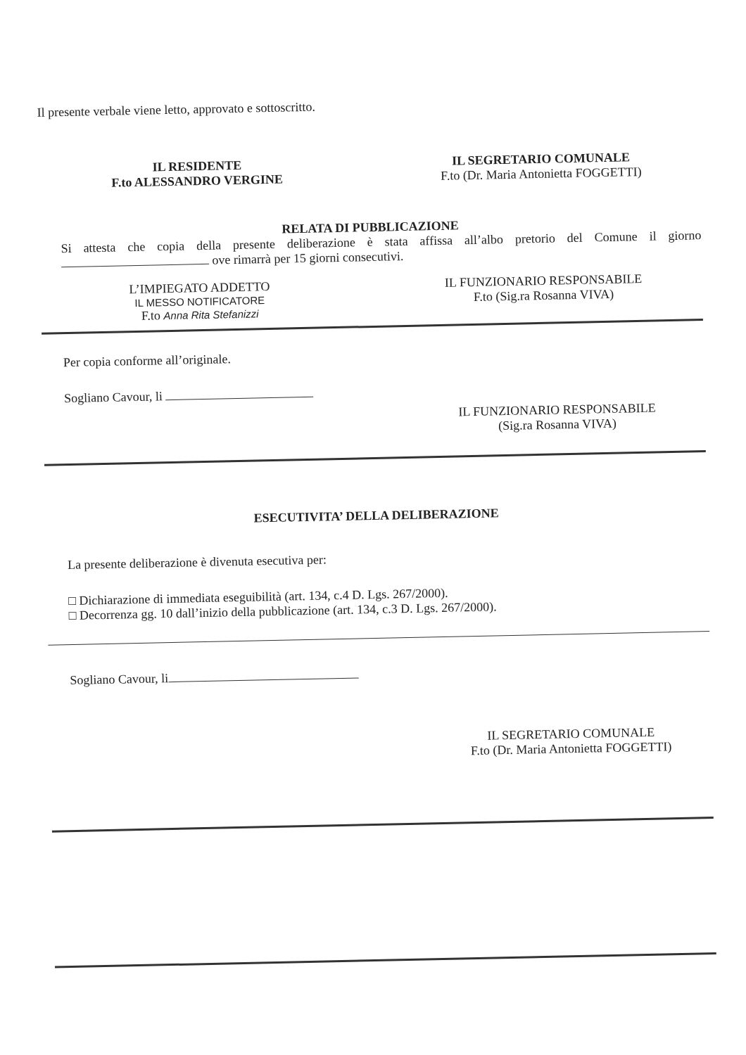Il presente verbale viene letto, approvato e sottoscritto.
IL RESIDENTE
F.to ALESSANDRO VERGINE
IL SEGRETARIO COMUNALE
F.to (Dr. Maria Antonietta FOGGETTI)
RELATA DI PUBBLICAZIONE
Si attesta che copia della presente deliberazione è stata affissa all’albo pretorio del Comune il giorno ove rimarrà per 15 giorni consecutivi.
L’IMPIEGATO ADDETTO
IL MESSO NOTIFICATORE
F.to Anna Rita Stefanizzi
IL FUNZIONARIO RESPONSABILE
F.to (Sig.ra Rosanna VIVA)
Per copia conforme all’originale.
Sogliano Cavour, li
IL FUNZIONARIO RESPONSABILE
(Sig.ra Rosanna VIVA)
ESECUTIVITA’ DELLA DELIBERAZIONE
La presente deliberazione è divenuta esecutiva per:
□ Dichiarazione di immediata eseguibilità (art. 134, c.4 D. Lgs. 267/2000).
□ Decorrenza gg. 10 dall’inizio della pubblicazione (art. 134, c.3 D. Lgs. 267/2000).
Sogliano Cavour, li
IL SEGRETARIO COMUNALE
F.to (Dr. Maria Antonietta FOGGETTI)